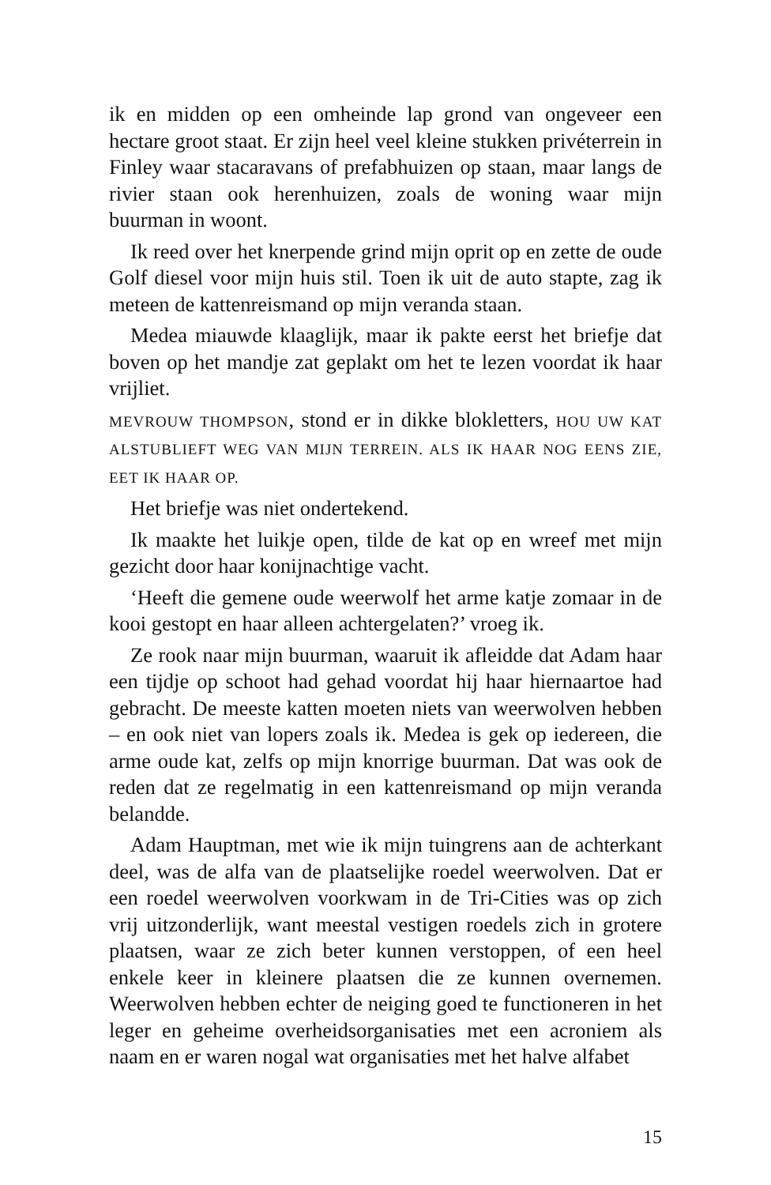ik en midden op een omheinde lap grond van ongeveer een hectare groot staat. Er zijn heel veel kleine stukken privéterrein in Finley waar stacaravans of prefabhuizen op staan, maar langs de rivier staan ook herenhuizen, zoals de woning waar mijn buurman in woont.
Ik reed over het knerpende grind mijn oprit op en zette de oude Golf diesel voor mijn huis stil. Toen ik uit de auto stapte, zag ik meteen de kattenreismand op mijn veranda staan.
Medea miauwde klaaglijk, maar ik pakte eerst het briefje dat boven op het mandje zat geplakt om het te lezen voordat ik haar vrijliet.
MEVROUW THOMPSON, stond er in dikke blokletters, HOU UW KAT ALSTUBLIEFT WEG VAN MIJN TERREIN. ALS IK HAAR NOG EENS ZIE, EET IK HAAR OP.
Het briefje was niet ondertekend.
Ik maakte het luikje open, tilde de kat op en wreef met mijn gezicht door haar konijnachtige vacht.
‘Heeft die gemene oude weerwolf het arme katje zomaar in de kooi gestopt en haar alleen achtergelaten?’ vroeg ik.
Ze rook naar mijn buurman, waaruit ik afleidde dat Adam haar een tijdje op schoot had gehad voordat hij haar hiernaartoe had gebracht. De meeste katten moeten niets van weerwolven hebben – en ook niet van lopers zoals ik. Medea is gek op iedereen, die arme oude kat, zelfs op mijn knorrige buurman. Dat was ook de reden dat ze regelmatig in een kattenreismand op mijn veranda belandde.
Adam Hauptman, met wie ik mijn tuingrens aan de achterkant deel, was de alfa van de plaatselijke roedel weerwolven. Dat er een roedel weerwolven voorkwam in de Tri-Cities was op zich vrij uitzonderlijk, want meestal vestigen roedels zich in grotere plaatsen, waar ze zich beter kunnen verstoppen, of een heel enkele keer in kleinere plaatsen die ze kunnen overnemen. Weerwolven hebben echter de neiging goed te functioneren in het leger en geheime overheidsorganisaties met een acroniem als naam en er waren nogal wat organisaties met het halve alfabet
15